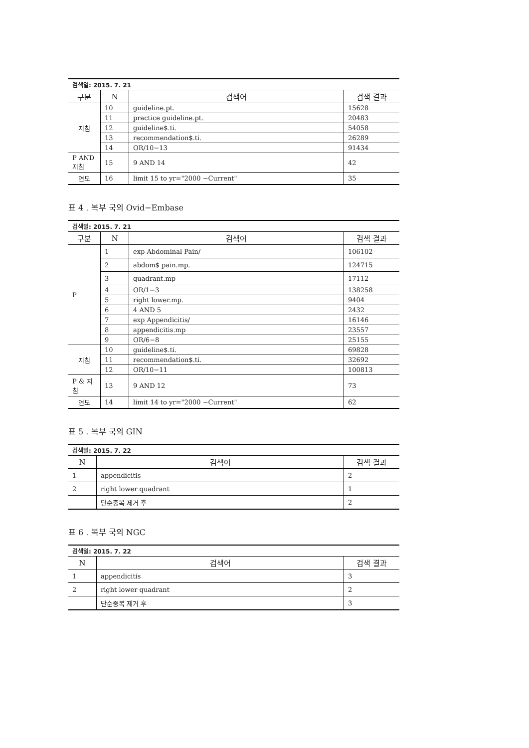| 검색일: 2015. 7. 21 | | | |
| 구분 | N | 검색어 | 검색 결과 |
| 지침 | 10 | guideline.pt. | 15628 |
| | 11 | practice guideline.pt. | 20483 |
| | 12 | guideline$.ti. | 54058 |
| | 13 | recommendation$.ti. | 26289 |
| | 14 | OR/10−13 | 91434 |
| P AND 지침 | 15 | 9 AND 14 | 42 |
| 연도 | 16 | limit 15 to yr="2000 −Current" | 35 |
표 4 . 복부 국외 Ovid−Embase
| 검색일: 2015. 7. 21 | | | |
| 구분 | N | 검색어 | 검색 결과 |
| P | 1 | exp Abdominal Pain/ | 106102 |
| | 2 | abdom$ pain.mp. | 124715 |
| | 3 | quadrant.mp | 17112 |
| | 4 | OR/1−3 | 138258 |
| | 5 | right lower.mp. | 9404 |
| | 6 | 4 AND 5 | 2432 |
| | 7 | exp Appendicitis/ | 16146 |
| | 8 | appendicitis.mp | 23557 |
| | 9 | OR/6−8 | 25155 |
| 지침 | 10 | guideline$.ti. | 69828 |
| | 11 | recommendation$.ti. | 32692 |
| | 12 | OR/10−11 | 100813 |
| P & 지 침 | 13 | 9 AND 12 | 73 |
| 연도 | 14 | limit 14 to yr="2000 −Current" | 62 |
표 5 . 복부 국외 GIN
| 검색일: 2015. 7. 22 | | |
| N | 검색어 | 검색 결과 |
| 1 | appendicitis | 2 |
| 2 | right lower quadrant | 1 |
| | 단순중복 제거 후 | 2 |
표 6 . 복부 국외 NGC
| 검색일: 2015. 7. 22 | | |
| N | 검색어 | 검색 결과 |
| 1 | appendicitis | 3 |
| 2 | right lower quadrant | 2 |
| | 단순중복 제거 후 | 3 |